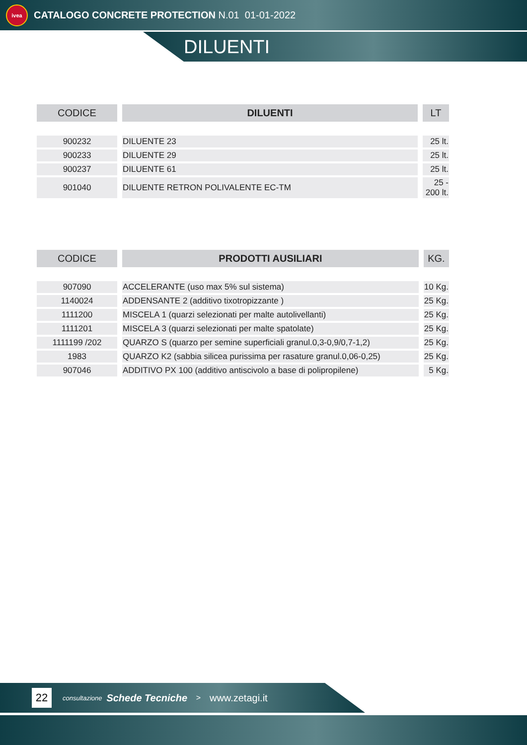ivea
CATALOGO CONCRETE PROTECTION N.01 01-01-2022
DILUENTI
| CODICE | DILUENTI | LT |
| --- | --- | --- |
| 900232 | DILUENTE 23 | 25 lt. |
| 900233 | DILUENTE 29 | 25 lt. |
| 900237 | DILUENTE 61 | 25 lt. |
| 901040 | DILUENTE RETRON POLIVALENTE EC-TM | 25 - 200 lt. |
| CODICE | PRODOTTI AUSILIARI | KG. |
| --- | --- | --- |
| 907090 | ACCELERANTE (uso max 5% sul sistema) | 10 Kg. |
| 1140024 | ADDENSANTE 2 (additivo tixotropizzante ) | 25 Kg. |
| 1111200 | MISCELA 1 (quarzi selezionati per malte autolivellanti) | 25 Kg. |
| 1111201 | MISCELA 3 (quarzi selezionati per malte spatolate) | 25 Kg. |
| 1111199 /202 | QUARZO S (quarzo per semine superficiali granul.0,3-0,9/0,7-1,2) | 25 Kg. |
| 1983 | QUARZO K2 (sabbia silicea purissima per rasature granul.0,06-0,25) | 25 Kg. |
| 907046 | ADDITIVO PX 100 (additivo antiscivolo a base di polipropilene) | 5 Kg. |
22
consultazione Schede Tecniche > www.zetagi.it